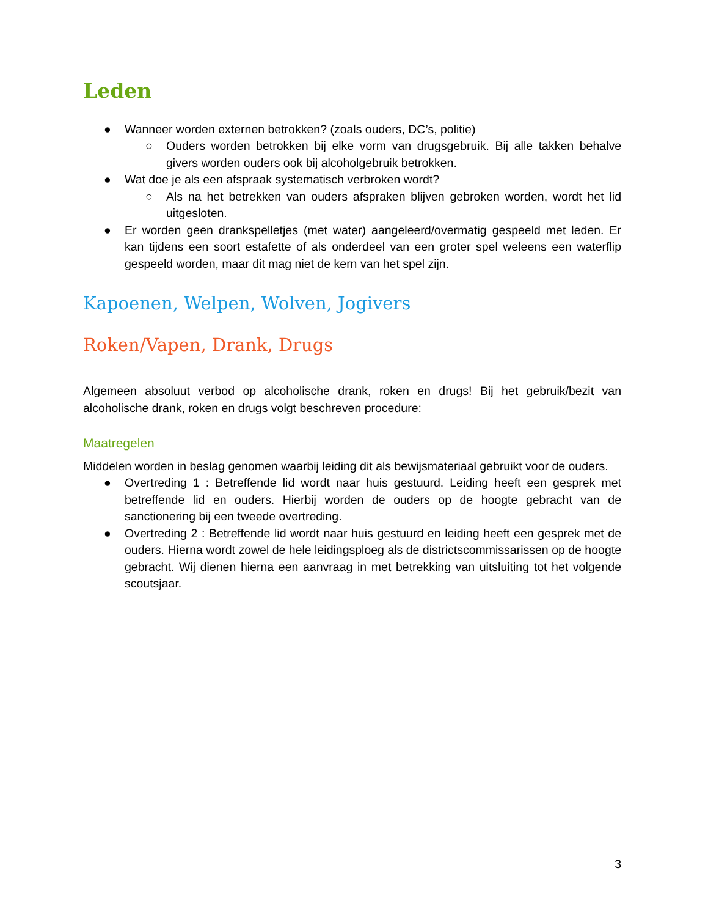Leden
● Wanneer worden externen betrokken? (zoals ouders, DC’s, politie)
○ Ouders worden betrokken bij elke vorm van drugsgebruik. Bij alle takken behalve givers worden ouders ook bij alcoholgebruik betrokken.
● Wat doe je als een afspraak systematisch verbroken wordt?
○ Als na het betrekken van ouders afspraken blijven gebroken worden, wordt het lid uitgesloten.
● Er worden geen drankspelletjes (met water) aangeleerd/overmatig gespeeld met leden. Er kan tijdens een soort estafette of als onderdeel van een groter spel weleens een waterflip gespeeld worden, maar dit mag niet de kern van het spel zijn.
Kapoenen, Welpen, Wolven, Jogivers
Roken/Vapen, Drank, Drugs
Algemeen absoluut verbod op alcoholische drank, roken en drugs! Bij het gebruik/bezit van alcoholische drank, roken en drugs volgt beschreven procedure:
Maatregelen
Middelen worden in beslag genomen waarbij leiding dit als bewijsmateriaal gebruikt voor de ouders.
● Overtreding 1 : Betreffende lid wordt naar huis gestuurd. Leiding heeft een gesprek met betreffende lid en ouders. Hierbij worden de ouders op de hoogte gebracht van de sanctionering bij een tweede overtreding.
● Overtreding 2 : Betreffende lid wordt naar huis gestuurd en leiding heeft een gesprek met de ouders. Hierna wordt zowel de hele leidingsploeg als de districtscommissarissen op de hoogte gebracht. Wij dienen hierna een aanvraag in met betrekking van uitsluiting tot het volgende scoutsjaar.
3